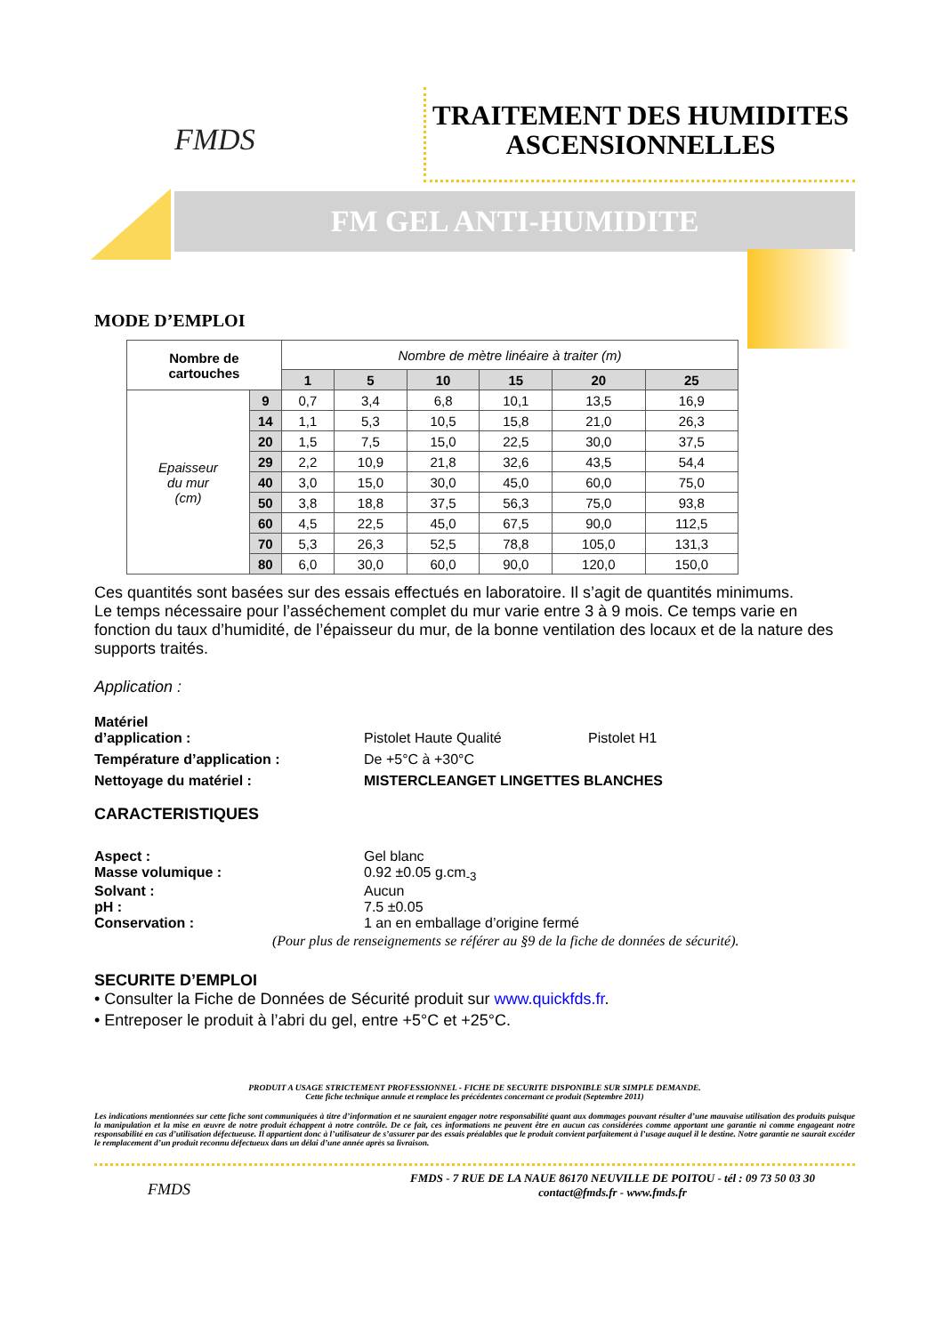FMDS
TRAITEMENT DES HUMIDITES
ASCENSIONNELLES
FM GEL ANTI-HUMIDITE
MODE D’EMPLOI
| Nombre de cartouches | | Nombre de mètre linéaire à traiter (m) | | | | | |
| | | 1 | 5 | 10 | 15 | 20 | 25 |
| Epaisseur du mur (cm) | 9 | 0,7 | 3,4 | 6,8 | 10,1 | 13,5 | 16,9 |
| | 14 | 1,1 | 5,3 | 10,5 | 15,8 | 21,0 | 26,3 |
| | 20 | 1,5 | 7,5 | 15,0 | 22,5 | 30,0 | 37,5 |
| | 29 | 2,2 | 10,9 | 21,8 | 32,6 | 43,5 | 54,4 |
| | 40 | 3,0 | 15,0 | 30,0 | 45,0 | 60,0 | 75,0 |
| | 50 | 3,8 | 18,8 | 37,5 | 56,3 | 75,0 | 93,8 |
| | 60 | 4,5 | 22,5 | 45,0 | 67,5 | 90,0 | 112,5 |
| | 70 | 5,3 | 26,3 | 52,5 | 78,8 | 105,0 | 131,3 |
| | 80 | 6,0 | 30,0 | 60,0 | 90,0 | 120,0 | 150,0 |
Ces quantités sont basées sur des essais effectués en laboratoire. Il s’agit de quantités minimums.
Le temps nécessaire pour l’asséchement complet du mur varie entre 3 à 9 mois. Ce temps varie en fonction du taux d’humidité, de l’épaisseur du mur, de la bonne ventilation des locaux et de la nature des supports traités.
Application :
Matériel
d’application : Pistolet Haute Qualité Pistolet H1
Température d’application : De +5°C à +30°C
Nettoyage du matériel : MISTERCLEANGET LINGETTES BLANCHES
CARACTERISTIQUES
Aspect : Gel blanc
Masse volumique : 0.92 ±0.05 g.cm<sub>-3</sub>
Solvant : Aucun
pH : 7.5 ±0.05
Conservation : 1 an en emballage d’origine fermé
(Pour plus de renseignements se référer au §9 de la fiche de données de sécurité).
SECURITE D’EMPLOI
• Consulter la Fiche de Données de Sécurité produit sur www.quickfds.fr.
• Entreposer le produit à l’abri du gel, entre +5°C et +25°C.
PRODUIT A USAGE STRICTEMENT PROFESSIONNEL - FICHE DE SECURITE DISPONIBLE SUR SIMPLE DEMANDE.
Cette fiche technique annule et remplace les précédentes concernant ce produit (Septembre 2011)
Les indications mentionnées sur cette fiche sont communiquées à titre d’information et ne sauraient engager notre responsabilité quant aux dommages pouvant résulter d’une mauvaise utilisation des produits puisque la manipulation et la mise en œuvre de notre produit échappent à notre contrôle. De ce fait, ces informations ne peuvent être en aucun cas considérées comme apportant une garantie ni comme engageant notre responsabilité en cas d’utilisation défectueuse. Il appartient donc à l’utilisateur de s’assurer par des essais préalables que le produit convient parfaitement à l’usage auquel il le destine. Notre garantie ne saurait excéder le remplacement d’un produit reconnu défectueux dans un délai d’une année après sa livraison.
FMDS
FMDS - 7 RUE DE LA NAUE 86170 NEUVILLE DE POITOU - tél : 09 73 50 03 30
contact@fmds.fr - www.fmds.fr